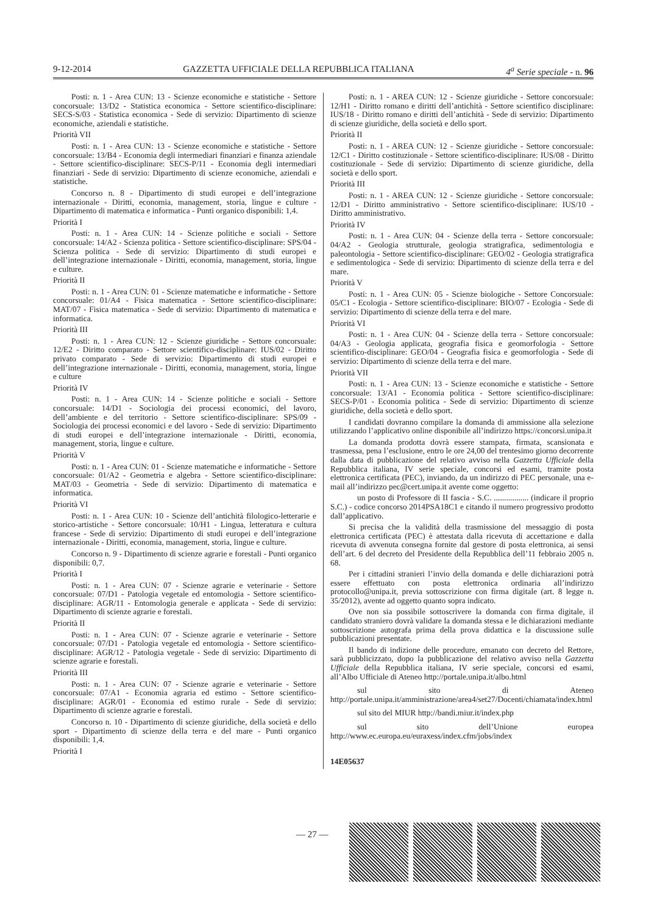9-12-2014 GAZZETTA UFFICIALE DELLA REPUBBLICA ITALIANA 4<sup>a</sup> Serie speciale - n. 96
Posti: n. 1 - Area CUN: 13 - Scienze economiche e statistiche - Settore concorsuale: 13/D2 - Statistica economica - Settore scientifico-disciplinare: SECS-S/03 - Statistica economica - Sede di servizio: Dipartimento di scienze economiche, aziendali e statistiche.
Priorità VII
Posti: n. 1 - Area CUN: 13 - Scienze economiche e statistiche - Settore concorsuale: 13/B4 - Economia degli intermediari finanziari e finanza aziendale - Settore scientifico-disciplinare: SECS-P/11 - Economia degli intermediari finanziari - Sede di servizio: Dipartimento di scienze economiche, aziendali e statistiche.
Concorso n. 8 - Dipartimento di studi europei e dell’integrazione internazionale - Diritti, economia, management, storia, lingue e culture - Dipartimento di matematica e informatica - Punti organico disponibili: 1,4.
Priorità I
Posti: n. 1 - Area CUN: 14 - Scienze politiche e sociali - Settore concorsuale: 14/A2 - Scienza politica - Settore scientifico-disciplinare: SPS/04 - Scienza politica - Sede di servizio: Dipartimento di studi europei e dell’integrazione internazionale - Diritti, economia, management, storia, lingue e culture.
Priorità II
Posti: n. 1 - Area CUN: 01 - Scienze matematiche e informatiche - Settore concorsuale: 01/A4 - Fisica matematica - Settore scientifico-disciplinare: MAT/07 - Fisica matematica - Sede di servizio: Dipartimento di matematica e informatica.
Priorità III
Posti: n. 1 - Area CUN: 12 - Scienze giuridiche - Settore concorsuale: 12/E2 - Diritto comparato - Settore scientifico-disciplinare: IUS/02 - Diritto privato comparato - Sede di servizio: Dipartimento di studi europei e dell’integrazione internazionale - Diritti, economia, management, storia, lingue e culture
Priorità IV
Posti: n. 1 - Area CUN: 14 - Scienze politiche e sociali - Settore concorsuale: 14/D1 - Sociologia dei processi economici, del lavoro, dell’ambiente e del territorio - Settore scientifico-disciplinare: SPS/09 - Sociologia dei processi economici e del lavoro - Sede di servizio: Dipartimento di studi europei e dell’integrazione internazionale - Diritti, economia, management, storia, lingue e culture.
Priorità V
Posti: n. 1 - Area CUN: 01 - Scienze matematiche e informatiche - Settore concorsuale: 01/A2 - Geometria e algebra - Settore scientifico-disciplinare: MAT/03 - Geometria - Sede di servizio: Dipartimento di matematica e informatica.
Priorità VI
Posti: n. 1 - Area CUN: 10 - Scienze dell’antichità filologico-letterarie e storico-artistiche - Settore concorsuale: 10/H1 - Lingua, letteratura e cultura francese - Sede di servizio: Dipartimento di studi europei e dell’integrazione internazionale - Diritti, economia, management, storia, lingue e culture.
Concorso n. 9 - Dipartimento di scienze agrarie e forestali - Punti organico disponibili: 0,7.
Priorità I
Posti: n. 1 - Area CUN: 07 - Scienze agrarie e veterinarie - Settore concorsuale: 07/D1 - Patologia vegetale ed entomologia - Settore scientifico-disciplinare: AGR/11 - Entomologia generale e applicata - Sede di servizio: Dipartimento di scienze agrarie e forestali.
Priorità II
Posti: n. 1 - Area CUN: 07 - Scienze agrarie e veterinarie - Settore concorsuale: 07/D1 - Patologia vegetale ed entomologia - Settore scientifico-disciplinare: AGR/12 - Patologia vegetale - Sede di servizio: Dipartimento di scienze agrarie e forestali.
Priorità III
Posti: n. 1 - Area CUN: 07 - Scienze agrarie e veterinarie - Settore concorsuale: 07/A1 - Economia agraria ed estimo - Settore scientifico-disciplinare: AGR/01 - Economia ed estimo rurale - Sede di servizio: Dipartimento di scienze agrarie e forestali.
Concorso n. 10 - Dipartimento di scienze giuridiche, della società e dello sport - Dipartimento di scienze della terra e del mare - Punti organico disponibili: 1,4.
Priorità I
Posti: n. 1 - AREA CUN: 12 - Scienze giuridiche - Settore concorsuale: 12/H1 - Diritto romano e diritti dell’antichità - Settore scientifico disciplinare: IUS/18 - Diritto romano e diritti dell’antichità - Sede di servizio: Dipartimento di scienze giuridiche, della società e dello sport.
Priorità II
Posti: n. 1 - AREA CUN: 12 - Scienze giuridiche - Settore concorsuale: 12/C1 - Diritto costituzionale - Settore scientifico-disciplinare: IUS/08 - Diritto costituzionale - Sede di servizio: Dipartimento di scienze giuridiche, della società e dello sport.
Priorità III
Posti: n. 1 - AREA CUN: 12 - Scienze giuridiche - Settore concorsuale: 12/D1 - Diritto amministrativo - Settore scientifico-disciplinare: IUS/10 - Diritto amministrativo.
Priorità IV
Posti: n. 1 - Area CUN: 04 - Scienze della terra - Settore concorsuale: 04/A2 - Geologia strutturale, geologia stratigrafica, sedimentologia e paleontologia - Settore scientifico-disciplinare: GEO/02 - Geologia stratigrafica e sedimentologica - Sede di servizio: Dipartimento di scienze della terra e del mare.
Priorità V
Posti: n. 1 - Area CUN: 05 - Scienze biologiche - Settore Concorsuale: 05/C1 - Ecologia - Settore scientifico-disciplinare: BIO/07 - Ecologia - Sede di servizio: Dipartimento di scienze della terra e del mare.
Priorità VI
Posti: n. 1 - Area CUN: 04 - Scienze della terra - Settore concorsuale: 04/A3 - Geologia applicata, geografia fisica e geomorfologia - Settore scientifico-disciplinare: GEO/04 - Geografia fisica e geomorfologia - Sede di servizio: Dipartimento di scienze della terra e del mare.
Priorità VII
Posti: n. 1 - Area CUN: 13 - Scienze economiche e statistiche - Settore concorsuale: 13/A1 - Economia politica - Settore scientifico-disciplinare: SECS-P/01 - Economia politica - Sede di servizio: Dipartimento di scienze giuridiche, della società e dello sport.
I candidati dovranno compilare la domanda di ammissione alla selezione utilizzando l’applicativo online disponibile all’indirizzo https://concorsi.unipa.it
La domanda prodotta dovrà essere stampata, firmata, scansionata e trasmessa, pena l’esclusione, entro le ore 24,00 del trentesimo giorno decorrente dalla data di pubblicazione del relativo avviso nella Gazzetta Ufficiale della Repubblica italiana, IV serie speciale, concorsi ed esami, tramite posta elettronica certificata (PEC), inviando, da un indirizzo di PEC personale, una e-mail all’indirizzo pec@cert.unipa.it avente come oggetto:
un posto di Professore di II fascia - S.C. ................. (indicare il proprio S.C.) - codice concorso 2014PSA18C1 e citando il numero progressivo prodotto dall’applicativo.
Si precisa che la validità della trasmissione del messaggio di posta elettronica certificata (PEC) è attestata dalla ricevuta di accettazione e dalla ricevuta di avvenuta consegna fornite dal gestore di posta elettronica, ai sensi dell’art. 6 del decreto del Presidente della Repubblica dell’11 febbraio 2005 n. 68.
Per i cittadini stranieri l’invio della domanda e delle dichiarazioni potrà essere effettuato con posta elettronica ordinaria all’indirizzo protocollo@unipa.it, previa sottoscrizione con firma digitale (art. 8 legge n. 35/2012), avente ad oggetto quanto sopra indicato.
Ove non sia possibile sottoscrivere la domanda con firma digitale, il candidato straniero dovrà validare la domanda stessa e le dichiarazioni mediante sottoscrizione autografa prima della prova didattica e la discussione sulle pubblicazioni presentate.
Il bando di indizione delle procedure, emanato con decreto del Rettore, sarà pubblicizzato, dopo la pubblicazione del relativo avviso nella Gazzetta Ufficiale della Repubblica italiana, IV serie speciale, concorsi ed esami, all’Albo Ufficiale di Ateneo http://portale.unipa.it/albo.html
sul sito di Ateneo http://portale.unipa.it/amministrazione/area4/set27/Docenti/chiamata/index.html
sul sito del MIUR http://bandi.miur.it/index.php
sul sito dell’Unione europea http://www.ec.europa.eu/euraxess/index.cfm/jobs/index
14E05637
— 27 —